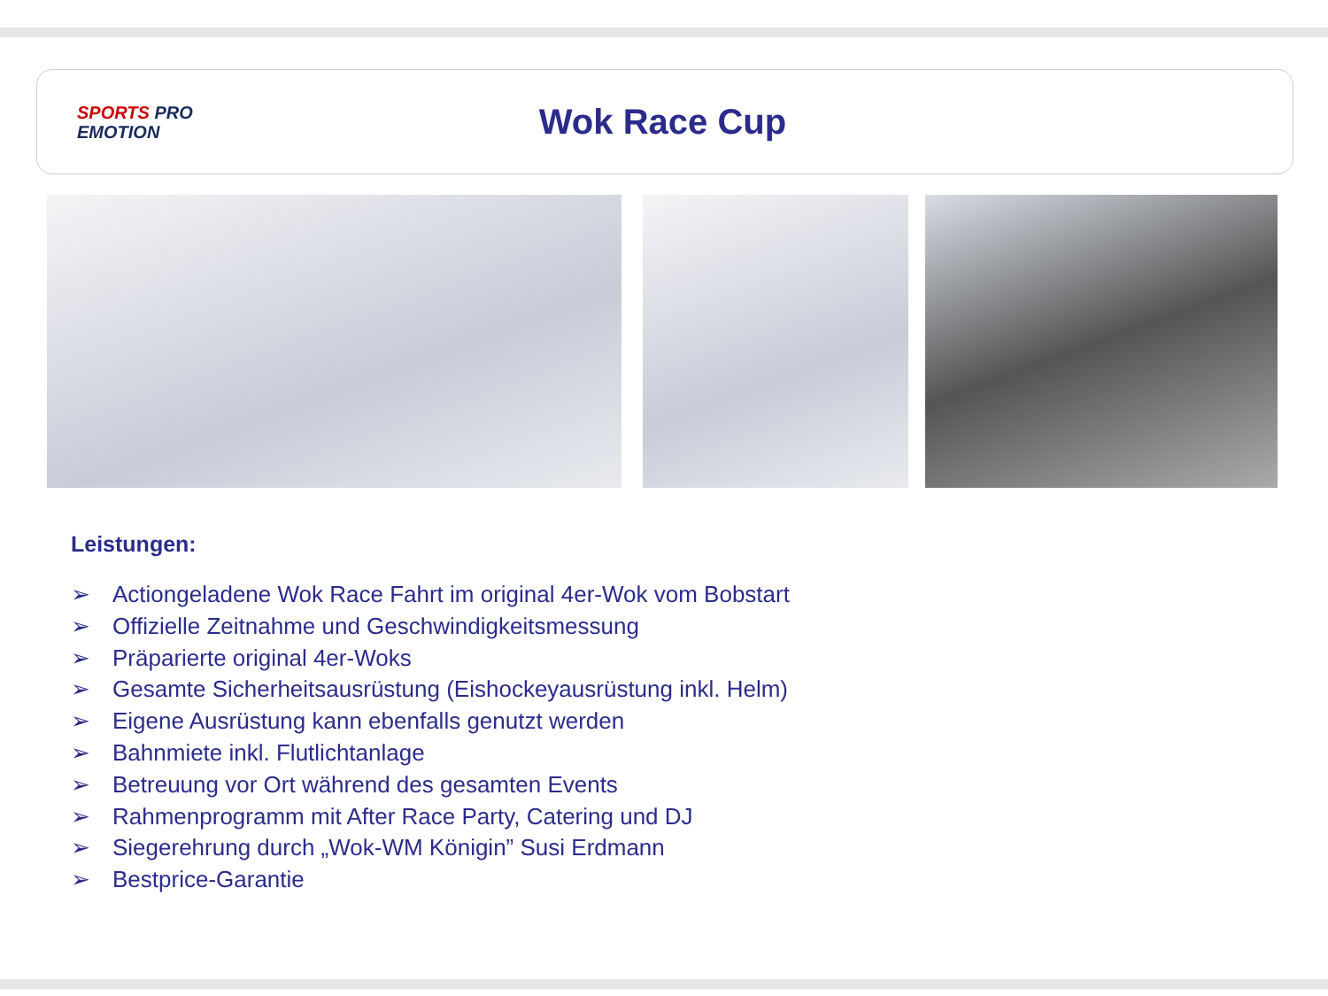SPORTS PRO
EMOTION
Wok Race Cup
Leistungen:
➢ Actiongeladene Wok Race Fahrt im original 4er-Wok vom Bobstart
➢ Offizielle Zeitnahme und Geschwindigkeitsmessung
➢ Präparierte original 4er-Woks
➢ Gesamte Sicherheitsausrüstung (Eishockeyausrüstung inkl. Helm)
➢ Eigene Ausrüstung kann ebenfalls genutzt werden
➢ Bahnmiete inkl. Flutlichtanlage
➢ Betreuung vor Ort während des gesamten Events
➢ Rahmenprogramm mit After Race Party, Catering und DJ
➢ Siegerehrung durch „Wok-WM Königin” Susi Erdmann
➢ Bestprice-Garantie